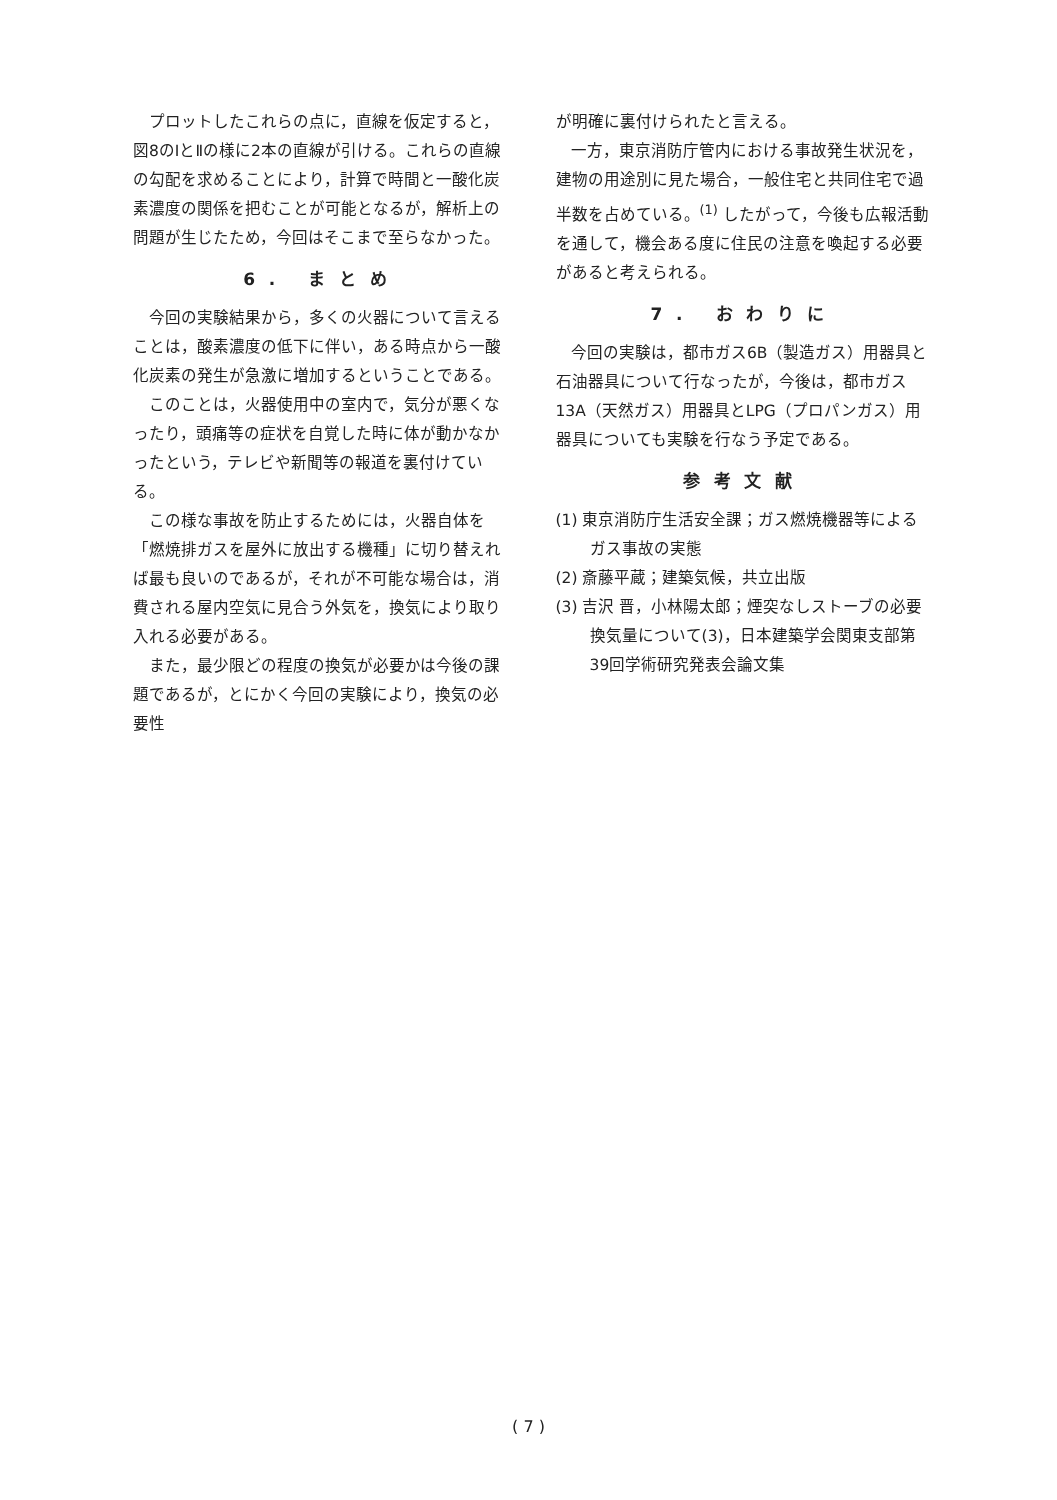プロットしたこれらの点に，直線を仮定すると，図8のⅠとⅡの様に2本の直線が引ける。これらの直線の勾配を求めることにより，計算で時間と一酸化炭素濃度の関係を把むことが可能となるが，解析上の問題が生じたため，今回はそこまで至らなかった。
6. まとめ
今回の実験結果から，多くの火器について言えることは，酸素濃度の低下に伴い，ある時点から一酸化炭素の発生が急激に増加するということである。
このことは，火器使用中の室内で，気分が悪くなったり，頭痛等の症状を自覚した時に体が動かなかったという，テレビや新聞等の報道を裏付けている。
この様な事故を防止するためには，火器自体を「燃焼排ガスを屋外に放出する機種」に切り替えれば最も良いのであるが，それが不可能な場合は，消費される屋内空気に見合う外気を，換気により取り入れる必要がある。
また，最少限どの程度の換気が必要かは今後の課題であるが，とにかく今回の実験により，換気の必要性
が明確に裏付けられたと言える。
一方，東京消防庁管内における事故発生状況を，建物の用途別に見た場合，一般住宅と共同住宅で過半数を占めている。<sup>(1)</sup> したがって，今後も広報活動を通して，機会ある度に住民の注意を喚起する必要があると考えられる。
7. おわりに
今回の実験は，都市ガス6B（製造ガス）用器具と石油器具について行なったが，今後は，都市ガス13A（天然ガス）用器具とLPG（プロパンガス）用器具についても実験を行なう予定である。
参考文献
(1) 東京消防庁生活安全課；ガス燃焼機器等によるガス事故の実態
(2) 斎藤平蔵；建築気候，共立出版
(3) 吉沢 晋，小林陽太郎；煙突なしストーブの必要換気量について(3)，日本建築学会関東支部第39回学術研究発表会論文集
( 7 )